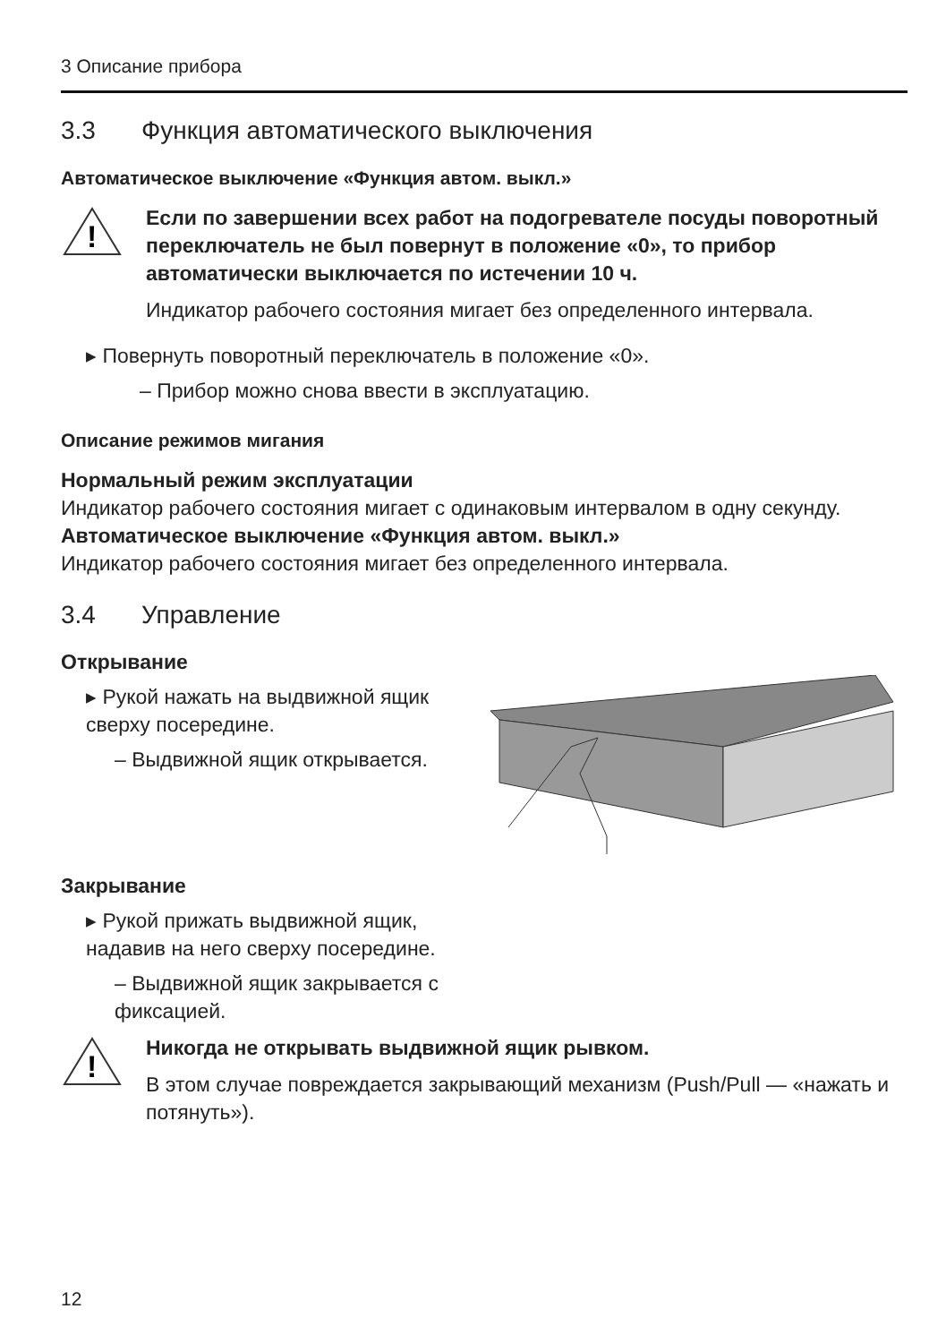3 Описание прибора
3.3 Функция автоматического выключения
Автоматическое выключение «Функция автом. выкл.»
!
Если по завершении всех работ на подогревателе посуды поворотный переключатель не был повернут в положение «0», то прибор автоматически выключается по истечении 10 ч.
Индикатор рабочего состояния мигает без определенного интервала.
▸ Повернуть поворотный переключатель в положение «0».
– Прибор можно снова ввести в эксплуатацию.
Описание режимов мигания
Нормальный режим эксплуатации
Индикатор рабочего состояния мигает с одинаковым интервалом в одну секунду.
Автоматическое выключение «Функция автом. выкл.»
Индикатор рабочего состояния мигает без определенного интервала.
3.4 Управление
Открывание
▸ Рукой нажать на выдвижной ящик сверху посередине.
– Выдвижной ящик открывается.
Закрывание
▸ Рукой прижать выдвижной ящик, надавив на него сверху посередине.
– Выдвижной ящик закрывается с фиксацией.
!
Никогда не открывать выдвижной ящик рывком.
В этом случае повреждается закрывающий механизм (Push/Pull — «нажать и потянуть»).
12